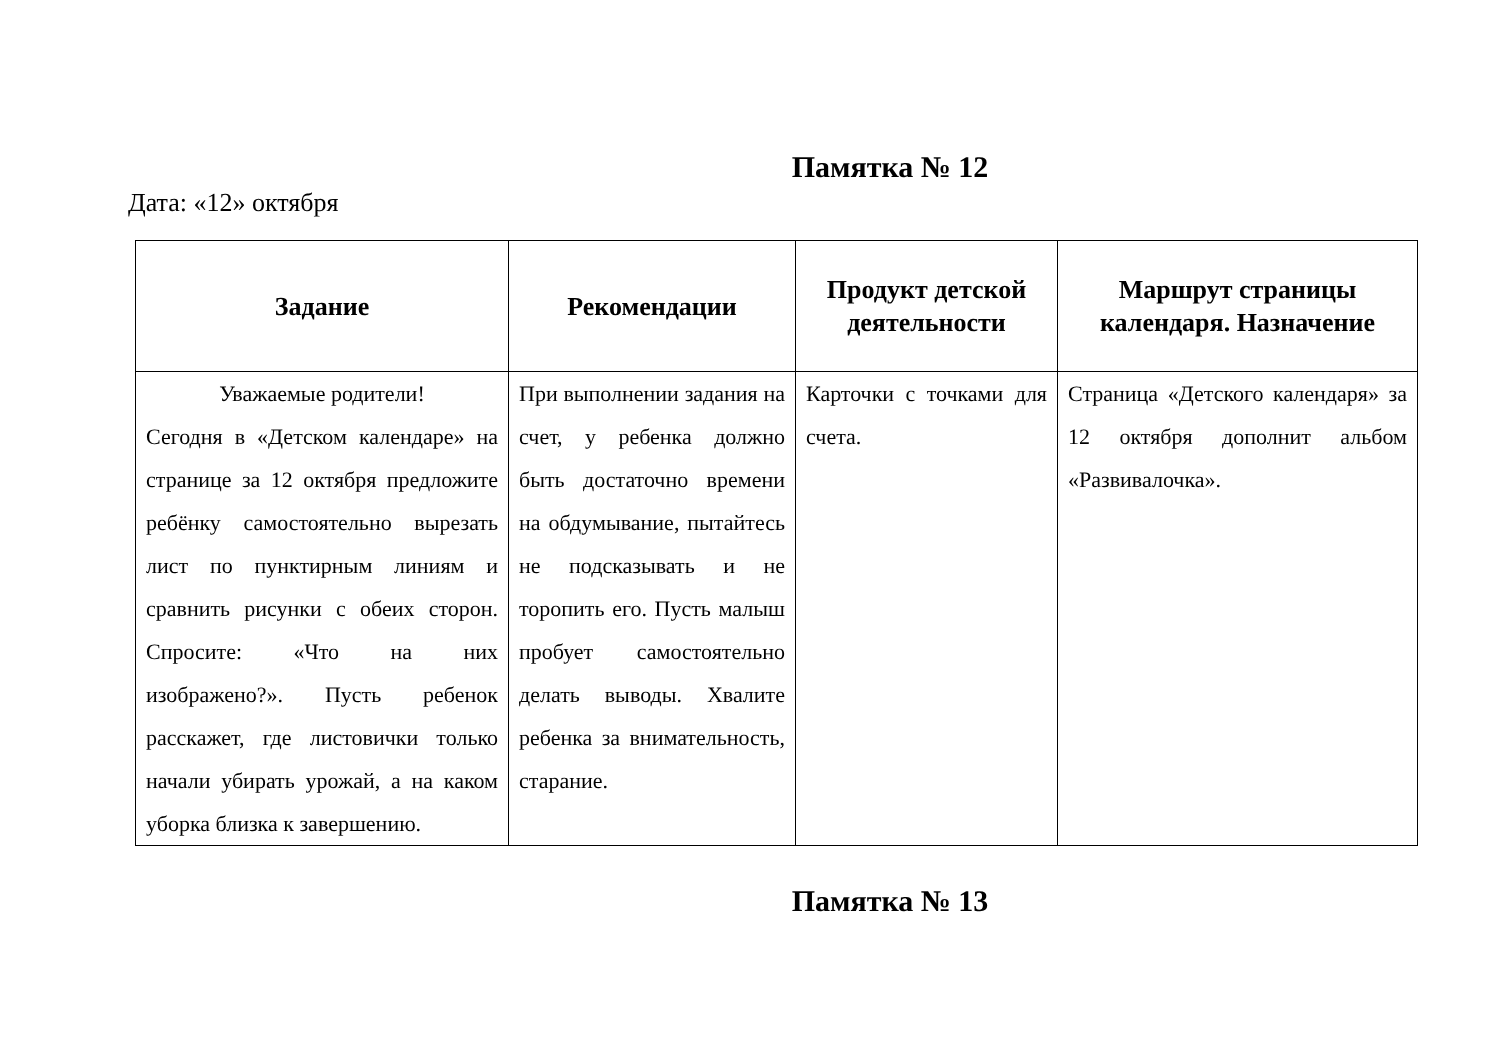Памятка № 12
Дата: «12» октября
| Задание | Рекомендации | Продукт детской деятельности | Маршрут страницы календаря. Назначение |
| --- | --- | --- | --- |
| Уважаемые родители! Сегодня в «Детском календаре» на странице за 12 октября предложите ребёнку самостоятельно вырезать лист по пунктирным линиям и сравнить рисунки с обеих сторон. Спросите: «Что на них изображено?». Пусть ребенок расскажет, где листовички только начали убирать урожай, а на каком уборка близка к завершению. | При выполнении задания на счет, у ребенка должно быть достаточно времени на обдумывание, пытайтесь не подсказывать и не торопить его. Пусть малыш пробует самостоятельно делать выводы. Хвалите ребенка за внимательность, старание. | Карточки с точками для счета. | Страница «Детского календаря» за 12 октября дополнит альбом «Развивалочка». |
Памятка № 13